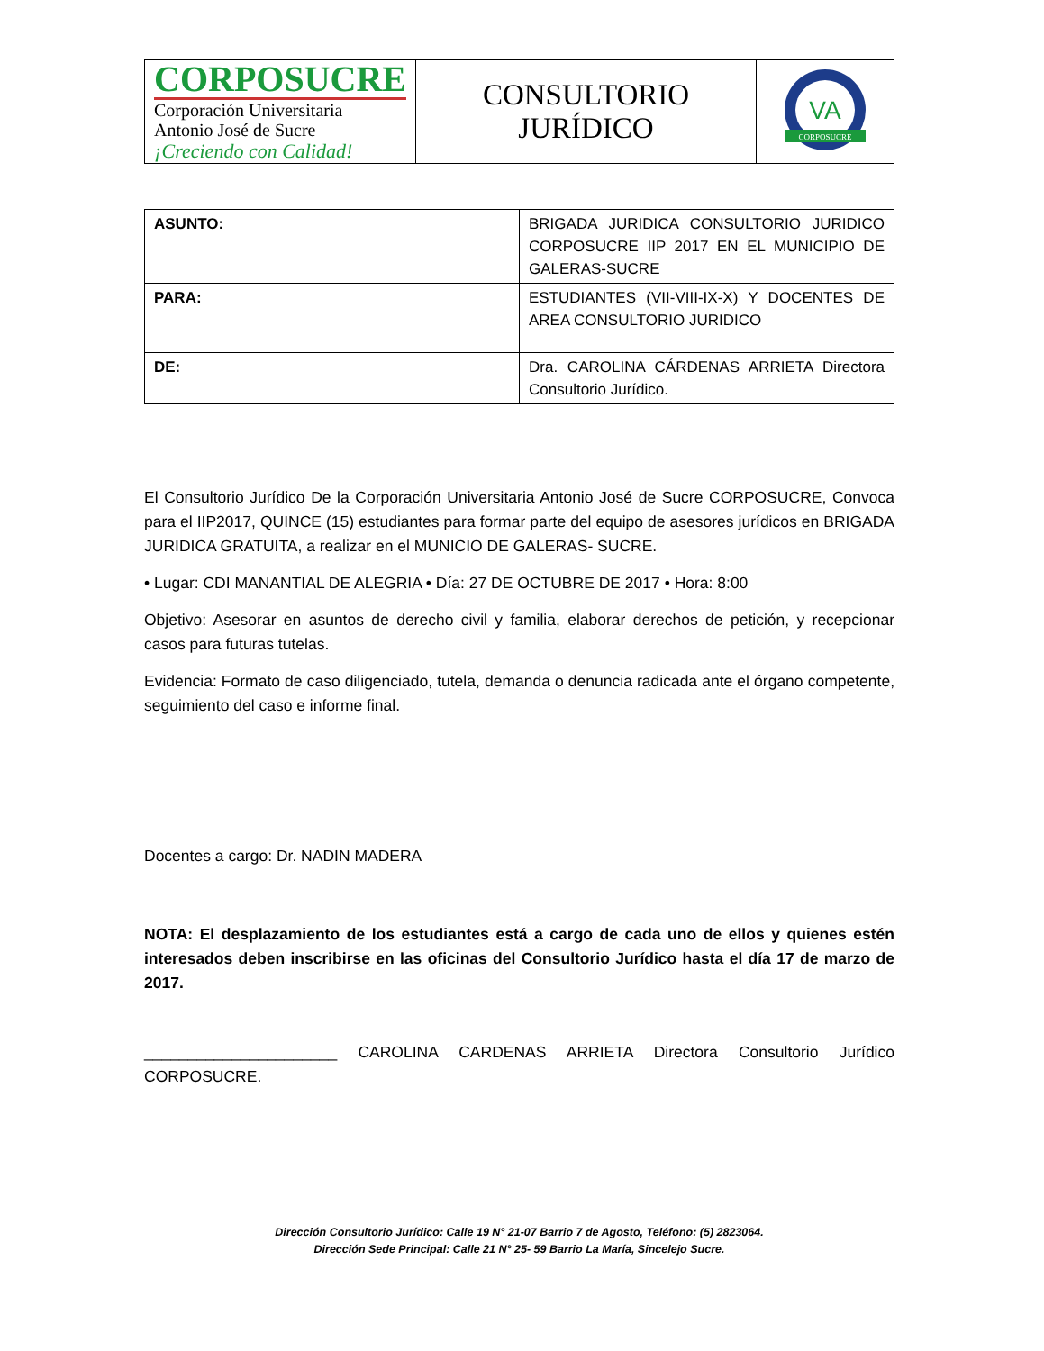| CORPOSUCRE Corporación Universitaria Antonio José de Sucre ¡Creciendo con Calidad! | CONSULTORIO JURÍDICO | VA CORPOSUCRE |
| ASUNTO: | BRIGADA JURIDICA CONSULTORIO JURIDICO CORPOSUCRE IIP 2017 EN EL MUNICIPIO DE GALERAS-SUCRE |
| PARA: | ESTUDIANTES (VII-VIII-IX-X) Y DOCENTES DE AREA CONSULTORIO JURIDICO |
| DE: | Dra. CAROLINA CÁRDENAS ARRIETA Directora Consultorio Jurídico. |
El Consultorio Jurídico De la Corporación Universitaria Antonio José de Sucre CORPOSUCRE, Convoca para el IIP2017, QUINCE (15) estudiantes para formar parte del equipo de asesores jurídicos en BRIGADA JURIDICA GRATUITA, a realizar en el MUNICIO DE GALERAS- SUCRE.
• Lugar: CDI MANANTIAL DE ALEGRIA • Día: 27 DE OCTUBRE DE 2017 • Hora: 8:00
Objetivo: Asesorar en asuntos de derecho civil y familia, elaborar derechos de petición, y recepcionar casos para futuras tutelas.
Evidencia: Formato de caso diligenciado, tutela, demanda o denuncia radicada ante el órgano competente, seguimiento del caso e informe final.
Docentes a cargo: Dr. NADIN MADERA
NOTA: El desplazamiento de los estudiantes está a cargo de cada uno de ellos y quienes estén interesados deben inscribirse en las oficinas del Consultorio Jurídico hasta el día 17 de marzo de 2017.
______________________ CAROLINA CARDENAS ARRIETA Directora Consultorio Jurídico CORPOSUCRE.
Dirección Consultorio Jurídico: Calle 19 N° 21-07 Barrio 7 de Agosto, Teléfono: (5) 2823064.
Dirección Sede Principal: Calle 21 N° 25- 59 Barrio La María, Sincelejo Sucre.